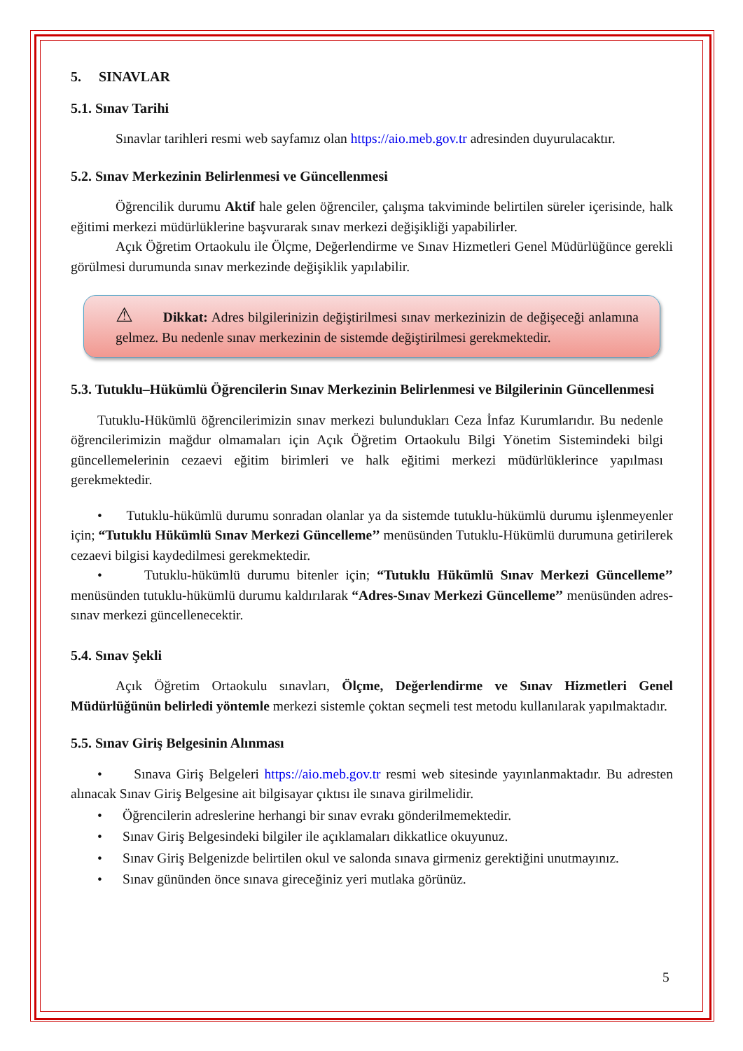5. SINAVLAR
5.1. Sınav Tarihi
Sınavlar tarihleri resmi web sayfamız olan https://aio.meb.gov.tr adresinden duyurulacaktır.
5.2. Sınav Merkezinin Belirlenmesi ve Güncellenmesi
Öğrencilik durumu Aktif hale gelen öğrenciler, çalışma takviminde belirtilen süreler içerisinde, halk eğitimi merkezi müdürlüklerine başvurarak sınav merkezi değişikliği yapabilirler.
Açık Öğretim Ortaokulu ile Ölçme, Değerlendirme ve Sınav Hizmetleri Genel Müdürlüğünce gerekli görülmesi durumunda sınav merkezinde değişiklik yapılabilir.
⚠ Dikkat: Adres bilgilerinizin değiştirilmesi sınav merkezinizin de değişeceği anlamına gelmez. Bu nedenle sınav merkezinin de sistemde değiştirilmesi gerekmektedir.
5.3. Tutuklu–Hükümlü Öğrencilerin Sınav Merkezinin Belirlenmesi ve Bilgilerinin Güncellenmesi
Tutuklu-Hükümlü öğrencilerimizin sınav merkezi bulundukları Ceza İnfaz Kurumlarıdır. Bu nedenle öğrencilerimizin mağdur olmamaları için Açık Öğretim Ortaokulu Bilgi Yönetim Sistemindeki bilgi güncellemelerinin cezaevi eğitim birimleri ve halk eğitimi merkezi müdürlüklerince yapılması gerekmektedir.
• Tutuklu-hükümlü durumu sonradan olanlar ya da sistemde tutuklu-hükümlü durumu işlenmeyenler için; “Tutuklu Hükümlü Sınav Merkezi Güncelleme’’ menüsünden Tutuklu-Hükümlü durumuna getirilerek cezaevi bilgisi kaydedilmesi gerekmektedir.
• Tutuklu-hükümlü durumu bitenler için; “Tutuklu Hükümlü Sınav Merkezi Güncelleme’’ menüsünden tutuklu-hükümlü durumu kaldırılarak “Adres-Sınav Merkezi Güncelleme’’ menüsünden adres-sınav merkezi güncellenecektir.
5.4. Sınav Şekli
Açık Öğretim Ortaokulu sınavları, Ölçme, Değerlendirme ve Sınav Hizmetleri Genel Müdürlüğünün belirledi yöntemle merkezi sistemle çoktan seçmeli test metodu kullanılarak yapılmaktadır.
5.5. Sınav Giriş Belgesinin Alınması
• Sınava Giriş Belgeleri https://aio.meb.gov.tr resmi web sitesinde yayınlanmaktadır. Bu adresten alınacak Sınav Giriş Belgesine ait bilgisayar çıktısı ile sınava girilmelidir.
• Öğrencilerin adreslerine herhangi bir sınav evrakı gönderilmemektedir.
• Sınav Giriş Belgesindeki bilgiler ile açıklamaları dikkatlice okuyunuz.
• Sınav Giriş Belgenizde belirtilen okul ve salonda sınava girmeniz gerektiğini unutmayınız.
• Sınav gününden önce sınava gireceğiniz yeri mutlaka görünüz.
5